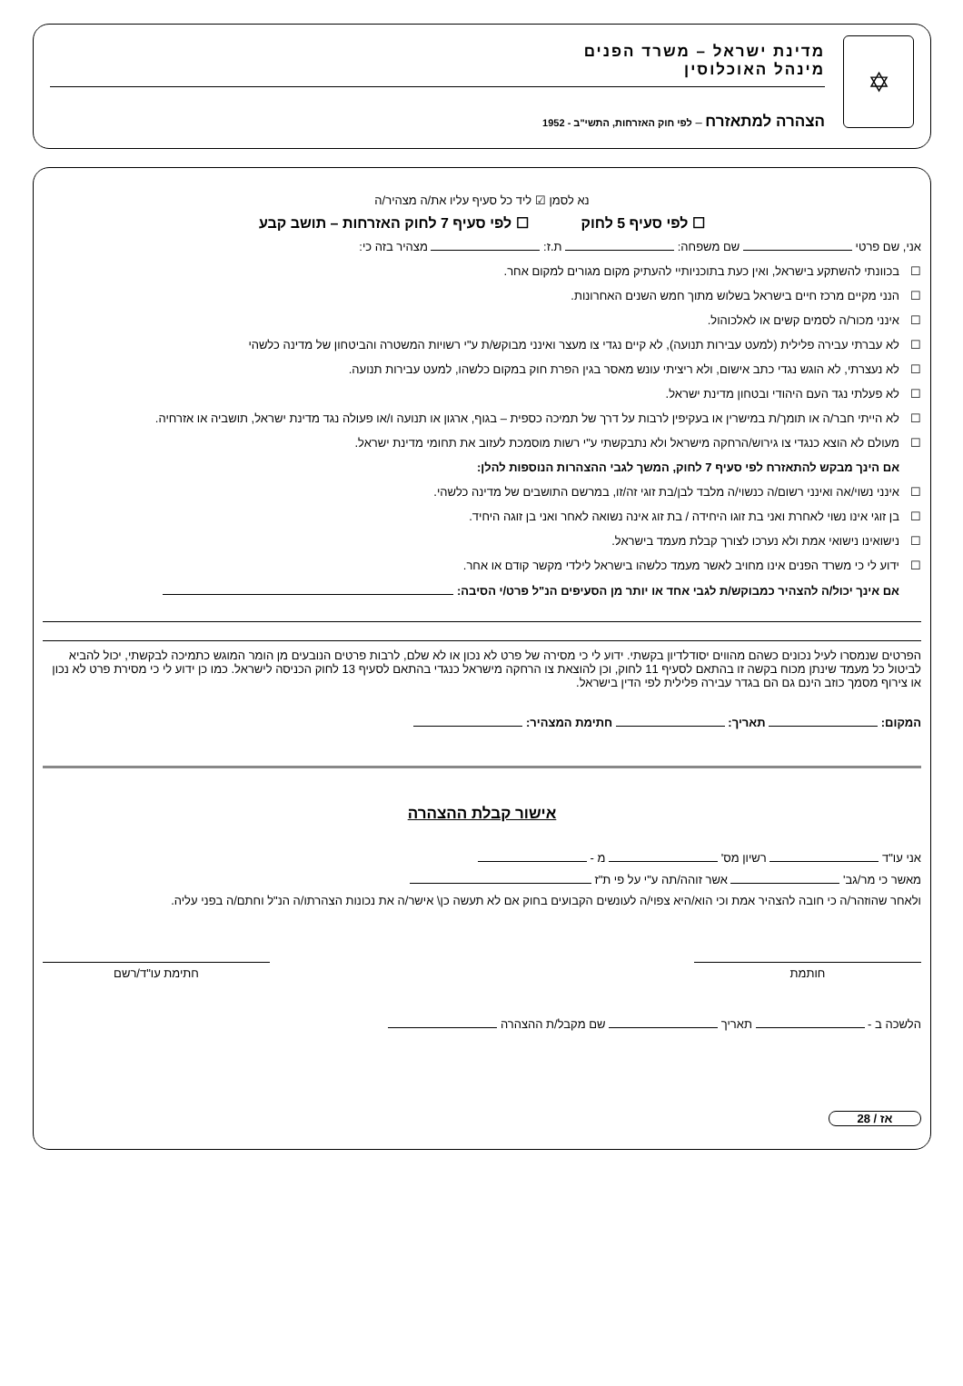✡
מדינת ישראל – משרד הפנים
מינהל האוכלוסין
הצהרה למתאזרח – לפי חוק האזרחות, התשי"ב - 1952
נא לסמן ☑ ליד כל סעיף עליו את/ה מצהיר/ה
☐ לפי סעיף 5 לחוק ☐ לפי סעיף 7 לחוק האזרחות – תושב קבע
אני, שם פרטי שם משפחה: ת.ז: מצהיר בזה כי:
☐ בכוונתי להשתקע בישראל, ואין כעת בתוכניותיי להעתיק מקום מגורים למקום אחר.
☐ הנני מקיים מרכז חיים בישראל בשלוש מתוך חמש השנים האחרונות.
☐ אינני מכור/ה לסמים קשים או לאלכוהול.
☐ לא עברתי עבירה פלילית (למעט עבירות תנועה), לא קיים נגדי צו מעצר ואינני מבוקש/ת ע"י רשויות המשטרה והביטחון של מדינה כלשהי
☐ לא נעצרתי, לא הוגש נגדי כתב אישום, ולא ריציתי עונש מאסר בגין הפרת חוק במקום כלשהו, למעט עבירות תנועה.
☐ לא פעלתי נגד העם היהודי ובטחון מדינת ישראל.
☐ לא הייתי חבר/ה או תומך/ת במישרין או בעקיפין לרבות על דרך של תמיכה כספית – בגוף, ארגון או תנועה ו/או פעולה נגד מדינת ישראל, תושביה או אזרחיה.
☐ מעולם לא הוצא כנגדי צו גירוש/הרחקה מישראל ולא נתבקשתי ע"י רשות מוסמכת לעזוב את תחומי מדינת ישראל.
אם הינך מבקש להתאזרח לפי סעיף 7 לחוק, המשך לגבי ההצהרות הנוספות להלן:
☐ אינני נשוי/אה ואינני רשום/ה כנשוי/ה מלבד לבן/בת זוגי זה/זו, במרשם התושבים של מדינה כלשהי.
☐ בן זוגי אינו נשוי לאחרת ואני בת זוגו היחידה / בת זוג אינה נשואה לאחר ואני בן זוגה היחיד.
☐ נישואינו נישואי אמת ולא נערכו לצורך קבלת מעמד בישראל.
☐ ידוע לי כי משרד הפנים אינו מחויב לאשר מעמד כלשהו בישראל לילדי מקשר קודם או אחר.
אם אינך יכול/ה להצהיר כמבוקש/ת לגבי אחד או יותר מן הסעיפים הנ"ל פרט/י הסיבה:
הפרטים שנמסרו לעיל נכונים כשהם מהווים יסודלדיון בקשתי. ידוע לי כי מסירה של פרט לא נכון או לא שלם, לרבות פרטים הנובעים מן הומר המוגש כתמיכה לבקשתי, יכול להביא לביטול כל מעמד שינתן מכוח בקשה זו בהתאם לסעיף 11 לחוק, וכן להוצאת צו הרחקה מישראל כנגדי בהתאם לסעיף 13 לחוק הכניסה לישראל. כמו כן ידוע לי כי מסירת פרט לא נכון או צירוף מסמך כוזב הינם גם הם בגדר עבירה פלילית לפי הדין בישראל.
המקום: תאריך: חתימת המצהיר:
אישור קבלת ההצהרה
אני עו"ד רשיון מס' מ -
מאשר כי מר/גב' אשר זוהה/תה ע"י על פי ת"ז
ולאחר שהוזהר/ה כי חובה להצהיר אמת וכי הוא/היא צפוי/ה לעונשים הקבועים בחוק אם לא תעשה כן\ אישר/ה את נכונות הצהרתו/ה הנ"ל וחתם/ה בפני עליה.
חותמת חתימת עו"ד/רשם
הלשכה ב - תאריך שם מקבל/ת ההצהרה
אז / 28